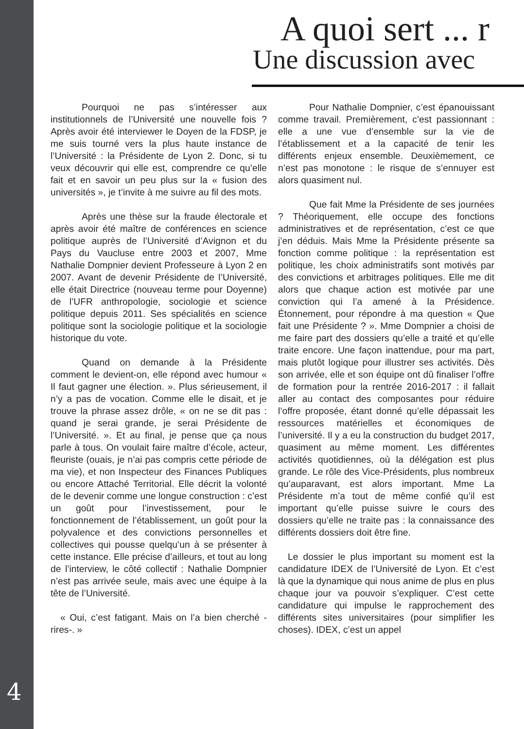4
A quoi sert ... r
Une discussion avec
Pourquoi ne pas s’intéresser aux institutionnels de l’Université une nouvelle fois ? Après avoir été interviewer le Doyen de la FDSP, je me suis tourné vers la plus haute instance de l’Université : la Présidente de Lyon 2. Donc, si tu veux découvrir qui elle est, comprendre ce qu’elle fait et en savoir un peu plus sur la « fusion des universités », je t’invite à me suivre au fil des mots.
Après une thèse sur la fraude électorale et après avoir été maître de conférences en science politique auprès de l’Université d’Avignon et du Pays du Vaucluse entre 2003 et 2007, Mme Nathalie Dompnier devient Professeure à Lyon 2 en 2007. Avant de devenir Présidente de l’Université, elle était Directrice (nouveau terme pour Doyenne) de l’UFR anthropologie, sociologie et science politique depuis 2011. Ses spécialités en science politique sont la sociologie politique et la sociologie historique du vote.
Quand on demande à la Présidente comment le devient-on, elle répond avec humour « Il faut gagner une élection. ». Plus sérieusement, il n’y a pas de vocation. Comme elle le disait, et je trouve la phrase assez drôle, « on ne se dit pas : quand je serai grande, je serai Présidente de l’Université. ». Et au final, je pense que ça nous parle à tous. On voulait faire maître d’école, acteur, fleuriste (ouais, je n’ai pas compris cette période de ma vie), et non Inspecteur des Finances Publiques ou encore Attaché Territorial. Elle décrit la volonté de le devenir comme une longue construction : c’est un goût pour l’investissement, pour le fonctionnement de l’établissement, un goût pour la polyvalence et des convictions personnelles et collectives qui pousse quelqu’un à se présenter à cette instance. Elle précise d’ailleurs, et tout au long de l’interview, le côté collectif : Nathalie Dompnier n’est pas arrivée seule, mais avec une équipe à la tête de l’Université.
« Oui, c’est fatigant. Mais on l’a bien cherché -rires-. »
Pour Nathalie Dompnier, c’est épanouissant comme travail. Premièrement, c’est passionnant : elle a une vue d’ensemble sur la vie de l’établissement et a la capacité de tenir les différents enjeux ensemble. Deuxièmement, ce n’est pas monotone : le risque de s’ennuyer est alors quasiment nul.
Que fait Mme la Présidente de ses journées ? Théoriquement, elle occupe des fonctions administratives et de représentation, c’est ce que j’en déduis. Mais Mme la Présidente présente sa fonction comme politique : la représentation est politique, les choix administratifs sont motivés par des convictions et arbitrages politiques. Elle me dit alors que chaque action est motivée par une conviction qui l’a amené à la Présidence. Étonnement, pour répondre à ma question « Que fait une Présidente ? ». Mme Dompnier a choisi de me faire part des dossiers qu’elle a traité et qu’elle traite encore. Une façon inattendue, pour ma part, mais plutôt logique pour illustrer ses activités. Dès son arrivée, elle et son équipe ont dû finaliser l’offre de formation pour la rentrée 2016-2017 : il fallait aller au contact des composantes pour réduire l’offre proposée, étant donné qu’elle dépassait les ressources matérielles et économiques de l’université. Il y a eu la construction du budget 2017, quasiment au même moment. Les différentes activités quotidiennes, où la délégation est plus grande. Le rôle des Vice-Présidents, plus nombreux qu’auparavant, est alors important. Mme La Présidente m’a tout de même confié qu’il est important qu’elle puisse suivre le cours des dossiers qu’elle ne traite pas : la connaissance des différents dossiers doit être fine.
Le dossier le plus important su moment est la candidature IDEX de l’Université de Lyon. Et c’est là que la dynamique qui nous anime de plus en plus chaque jour va pouvoir s’expliquer. C’est cette candidature qui impulse le rapprochement des différents sites universitaires (pour simplifier les choses). IDEX, c’est un appel